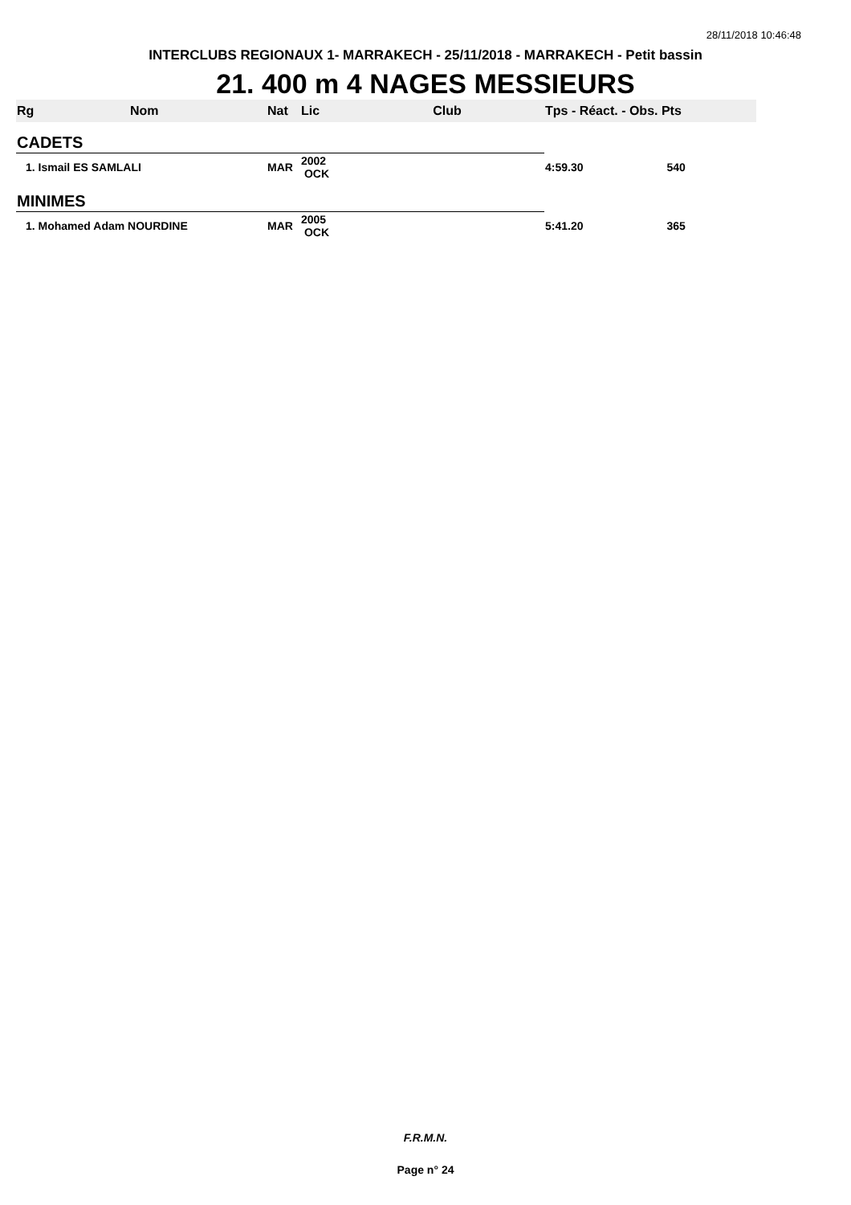28/11/2018 10:46:48
INTERCLUBS REGIONAUX 1- MARRAKECH - 25/11/2018 - MARRAKECH - Petit bassin
21. 400 m 4 NAGES MESSIEURS
| Rg | Nom | Nat | Lic | Club | Tps - Réact. - Obs. Pts |
| --- | --- | --- | --- | --- | --- |
| CADETS | | | | | |
| 1. Ismail ES SAMLALI | | MAR | 2002 OCK | | 4:59.30 540 |
| MINIMES | | | | | |
| 1. Mohamed Adam NOURDINE | | MAR | 2005 OCK | | 5:41.20 365 |
F.R.M.N.
Page n° 24